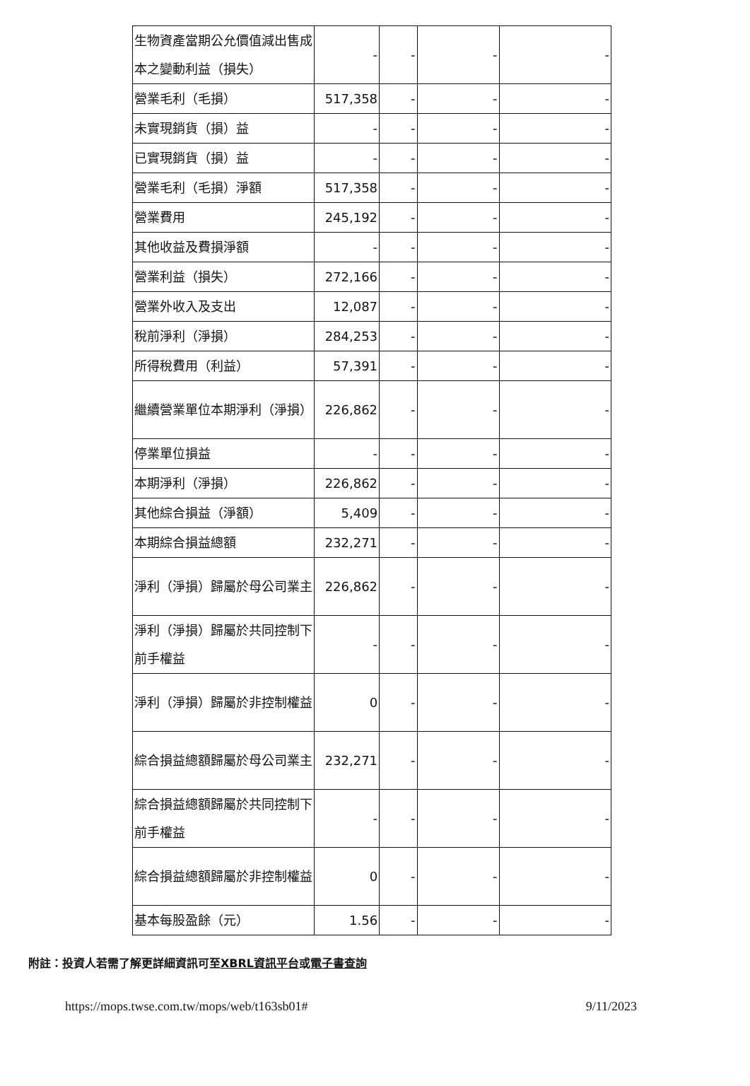| 生物資產當期公允價值減出售成本之變動利益（損失） | - | - | - | - |
| 營業毛利（毛損） | 517,358 | - | - | - |
| 未實現銷貨（損）益 | - | - | - | - |
| 已實現銷貨（損）益 | - | - | - | - |
| 營業毛利（毛損）淨額 | 517,358 | - | - | - |
| 營業費用 | 245,192 | - | - | - |
| 其他收益及費損淨額 | - | - | - | - |
| 營業利益（損失） | 272,166 | - | - | - |
| 營業外收入及支出 | 12,087 | - | - | - |
| 稅前淨利（淨損） | 284,253 | - | - | - |
| 所得稅費用（利益） | 57,391 | - | - | - |
| 繼續營業單位本期淨利（淨損） | 226,862 | - | - | - |
| 停業單位損益 | - | - | - | - |
| 本期淨利（淨損） | 226,862 | - | - | - |
| 其他綜合損益（淨額） | 5,409 | - | - | - |
| 本期綜合損益總額 | 232,271 | - | - | - |
| 淨利（淨損）歸屬於母公司業主 | 226,862 | - | - | - |
| 淨利（淨損）歸屬於共同控制下前手權益 | - | - | - | - |
| 淨利（淨損）歸屬於非控制權益 | 0 | - | - | - |
| 綜合損益總額歸屬於母公司業主 | 232,271 | - | - | - |
| 綜合損益總額歸屬於共同控制下前手權益 | - | - | - | - |
| 綜合損益總額歸屬於非控制權益 | 0 | - | - | - |
| 基本每股盈餘（元） | 1.56 | - | - | - |
附註：投資人若需了解更詳細資訊可至XBRL資訊平台或電子書查詢
https://mops.twse.com.tw/mops/web/t163sb01# 9/11/2023